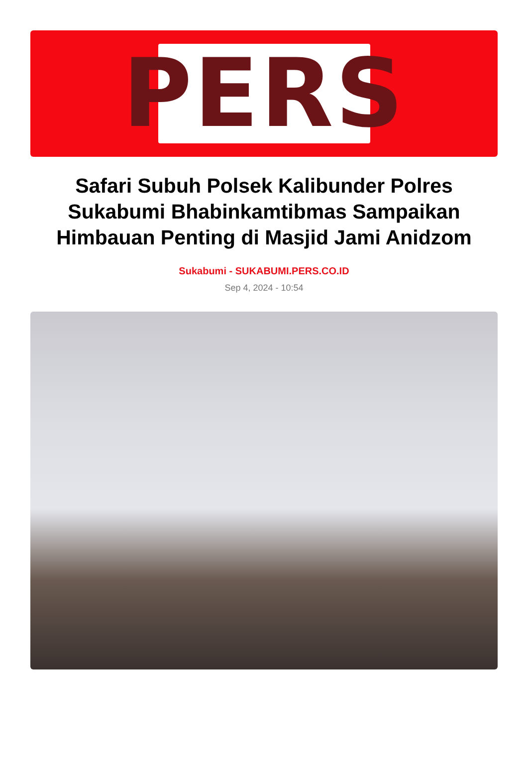PERS
Safari Subuh Polsek Kalibunder Polres Sukabumi Bhabinkamtibmas Sampaikan Himbauan Penting di Masjid Jami Anidzom
Sukabumi - SUKABUMI.PERS.CO.ID
Sep 4, 2024 - 10:54